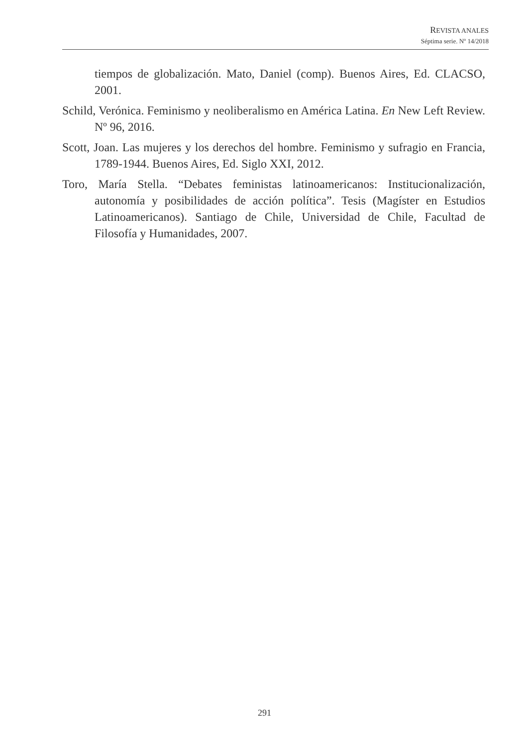REVISTA ANALES
Séptima serie. Nº 14/2018
tiempos de globalización. Mato, Daniel (comp). Buenos Aires, Ed. CLACSO, 2001.
Schild, Verónica. Feminismo y neoliberalismo en América Latina. En New Left Review. Nº 96, 2016.
Scott, Joan. Las mujeres y los derechos del hombre. Feminismo y sufragio en Francia, 1789-1944. Buenos Aires, Ed. Siglo XXI, 2012.
Toro, María Stella. “Debates feministas latinoamericanos: Institucionalización, autonomía y posibilidades de acción política”. Tesis (Magíster en Estudios Latinoamericanos). Santiago de Chile, Universidad de Chile, Facultad de Filosofía y Humanidades, 2007.
291